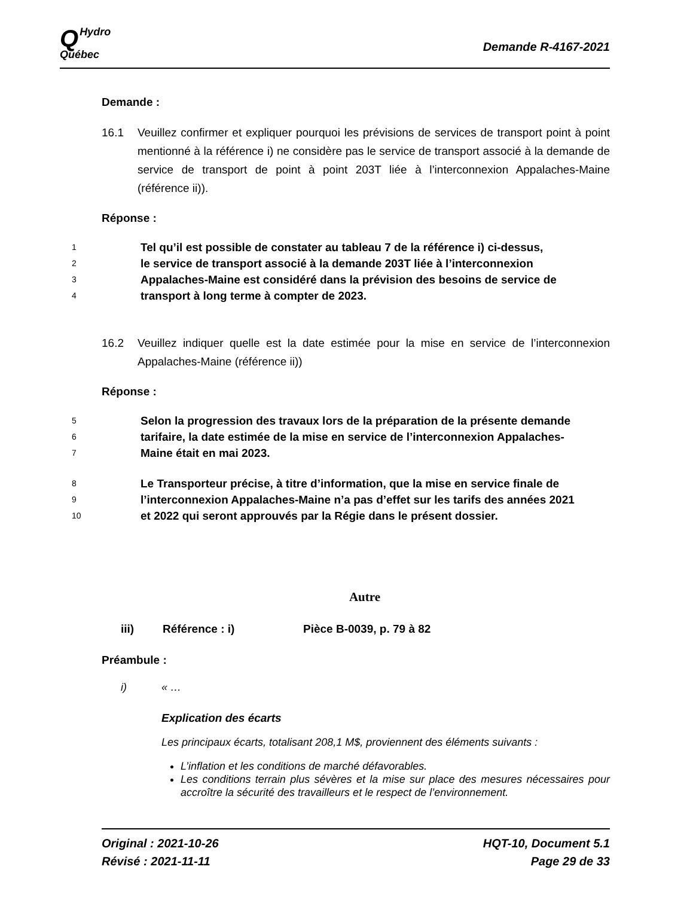QHydro
Québec
Demande R-4167-2021
Demande :
16.1 Veuillez confirmer et expliquer pourquoi les prévisions de services de transport point à point mentionné à la référence i) ne considère pas le service de transport associé à la demande de service de transport de point à point 203T liée à l’interconnexion Appalaches-Maine (référence ii)).
Réponse :
1 Tel qu’il est possible de constater au tableau 7 de la référence i) ci-dessus,
2 le service de transport associé à la demande 203T liée à l’interconnexion
3 Appalaches-Maine est considéré dans la prévision des besoins de service de
4 transport à long terme à compter de 2023.
16.2 Veuillez indiquer quelle est la date estimée pour la mise en service de l’interconnexion Appalaches-Maine (référence ii))
Réponse :
5 Selon la progression des travaux lors de la préparation de la présente demande
6 tarifaire, la date estimée de la mise en service de l’interconnexion Appalaches-
7 Maine était en mai 2023.
8 Le Transporteur précise, à titre d’information, que la mise en service finale de
9 l’interconnexion Appalaches-Maine n’a pas d’effet sur les tarifs des années 2021
10 et 2022 qui seront approuvés par la Régie dans le présent dossier.
Autre
iii) Référence : i) Pièce B-0039, p. 79 à 82
Préambule :
i) « …
Explication des écarts
Les principaux écarts, totalisant 208,1 M$, proviennent des éléments suivants :
L’inflation et les conditions de marché défavorables.
Les conditions terrain plus sévères et la mise sur place des mesures nécessaires pour accroître la sécurité des travailleurs et le respect de l’environnement.
Original : 2021-10-26
Révisé : 2021-11-11
HQT-10, Document 5.1
Page 29 de 33